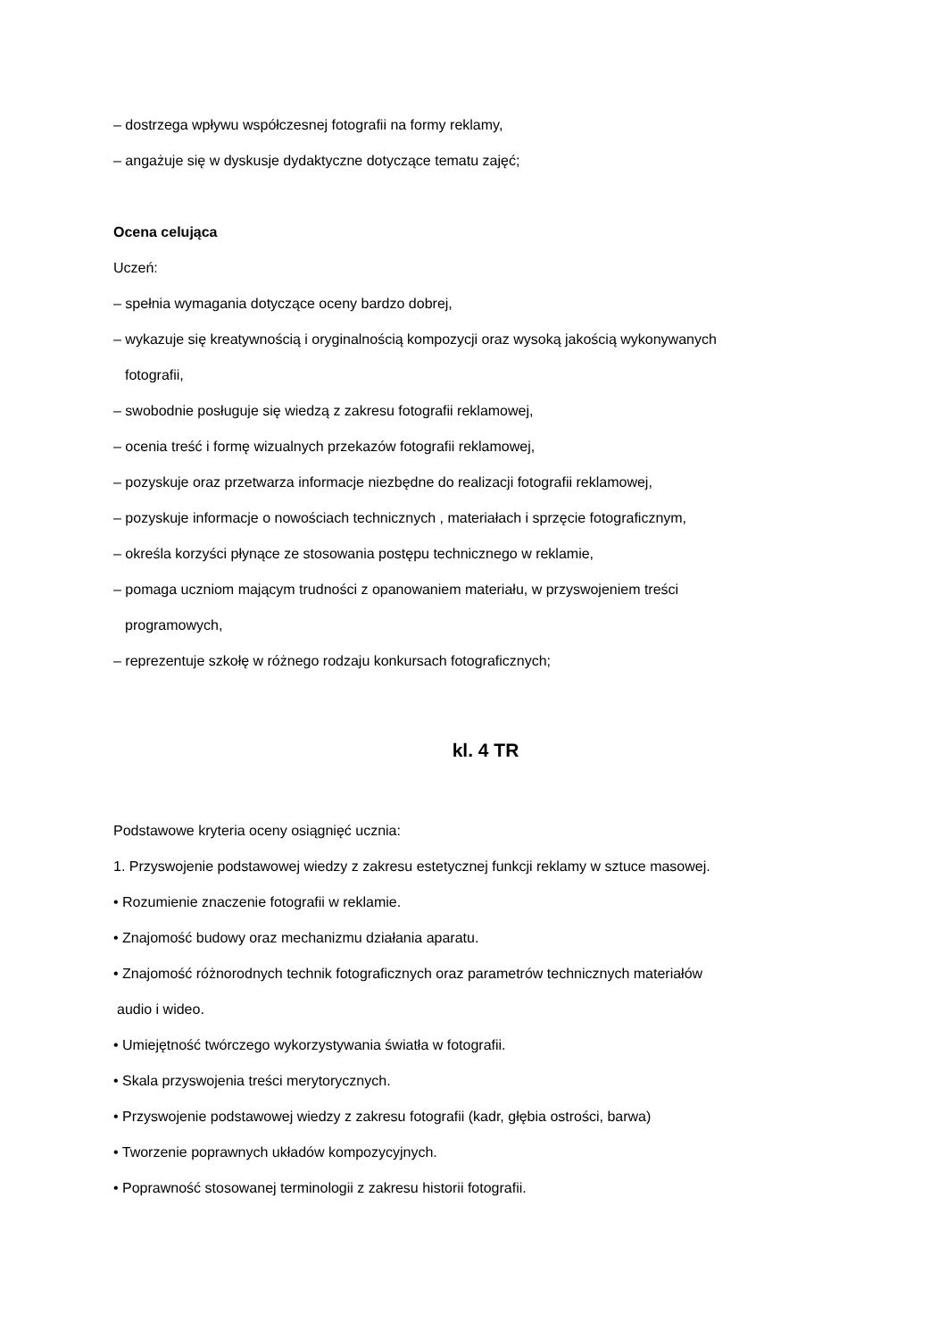– dostrzega wpływu współczesnej fotografii na formy reklamy,
– angażuje się w dyskusje dydaktyczne dotyczące tematu zajęć;
Ocena celująca
Uczeń:
– spełnia wymagania dotyczące oceny bardzo dobrej,
– wykazuje się kreatywnością i oryginalnością kompozycji oraz wysoką jakością wykonywanych
fotografii,
– swobodnie posługuje się wiedzą z zakresu fotografii reklamowej,
– ocenia treść i formę wizualnych przekazów fotografii reklamowej,
– pozyskuje oraz przetwarza informacje niezbędne do realizacji fotografii reklamowej,
– pozyskuje informacje o nowościach technicznych , materiałach i sprzęcie fotograficznym,
– określa korzyści płynące ze stosowania postępu technicznego w reklamie,
– pomaga uczniom mającym trudności z opanowaniem materiału, w przyswojeniem treści
programowych,
– reprezentuje szkołę w różnego rodzaju konkursach fotograficznych;
kl. 4 TR
Podstawowe kryteria oceny osiągnięć ucznia:
1. Przyswojenie podstawowej wiedzy z zakresu estetycznej funkcji reklamy w sztuce masowej.
• Rozumienie znaczenie fotografii w reklamie.
• Znajomość budowy oraz mechanizmu działania aparatu.
• Znajomość różnorodnych technik fotograficznych oraz parametrów technicznych materiałów
audio i wideo.
• Umiejętność twórczego wykorzystywania światła w fotografii.
• Skala przyswojenia treści merytorycznych.
• Przyswojenie podstawowej wiedzy z zakresu fotografii (kadr, głębia ostrości, barwa)
• Tworzenie poprawnych układów kompozycyjnych.
• Poprawność stosowanej terminologii z zakresu historii fotografii.